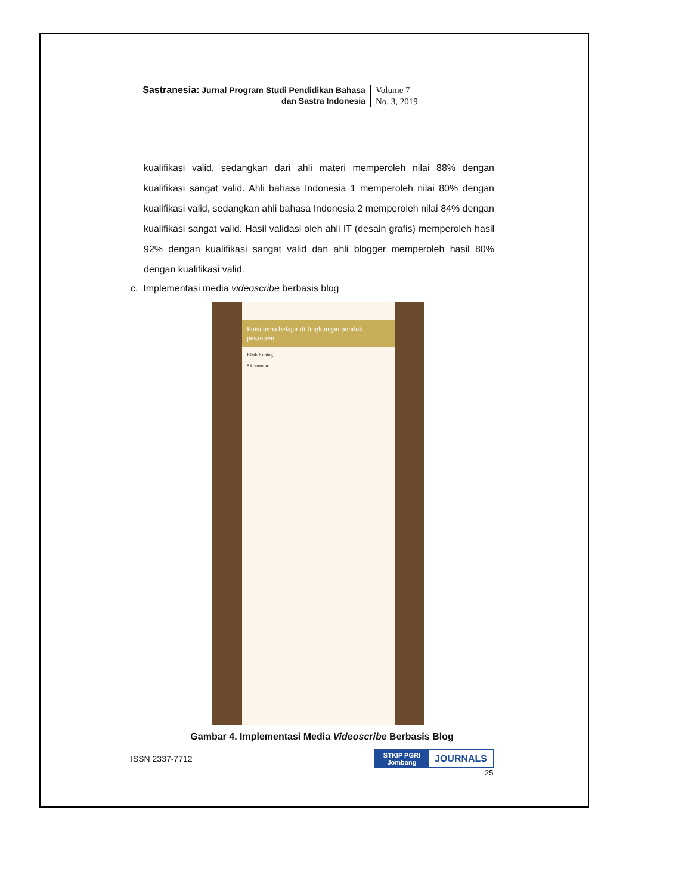Sastranesia: Jurnal Program Studi Pendidikan Bahasa
dan Sastra Indonesia
Volume 7
No. 3, 2019
kualifikasi valid, sedangkan dari ahli materi memperoleh nilai 88% dengan kualifikasi sangat valid. Ahli bahasa Indonesia 1 memperoleh nilai 80% dengan kualifikasi valid, sedangkan ahli bahasa Indonesia 2 memperoleh nilai 84% dengan kualifikasi sangat valid. Hasil validasi oleh ahli IT (desain grafis) memperoleh hasil 92% dengan kualifikasi sangat valid dan ahli blogger memperoleh hasil 80% dengan kualifikasi valid.
c. Implementasi media videoscribe berbasis blog
Puisi tema belajar di lingkungan pondok pesantren
Kitab Kuning
8 komentar:
Gambar 4. Implementasi Media Videoscribe Berbasis Blog
ISSN 2337-7712
STKIP PGRI
Jombang
JOURNALS
25